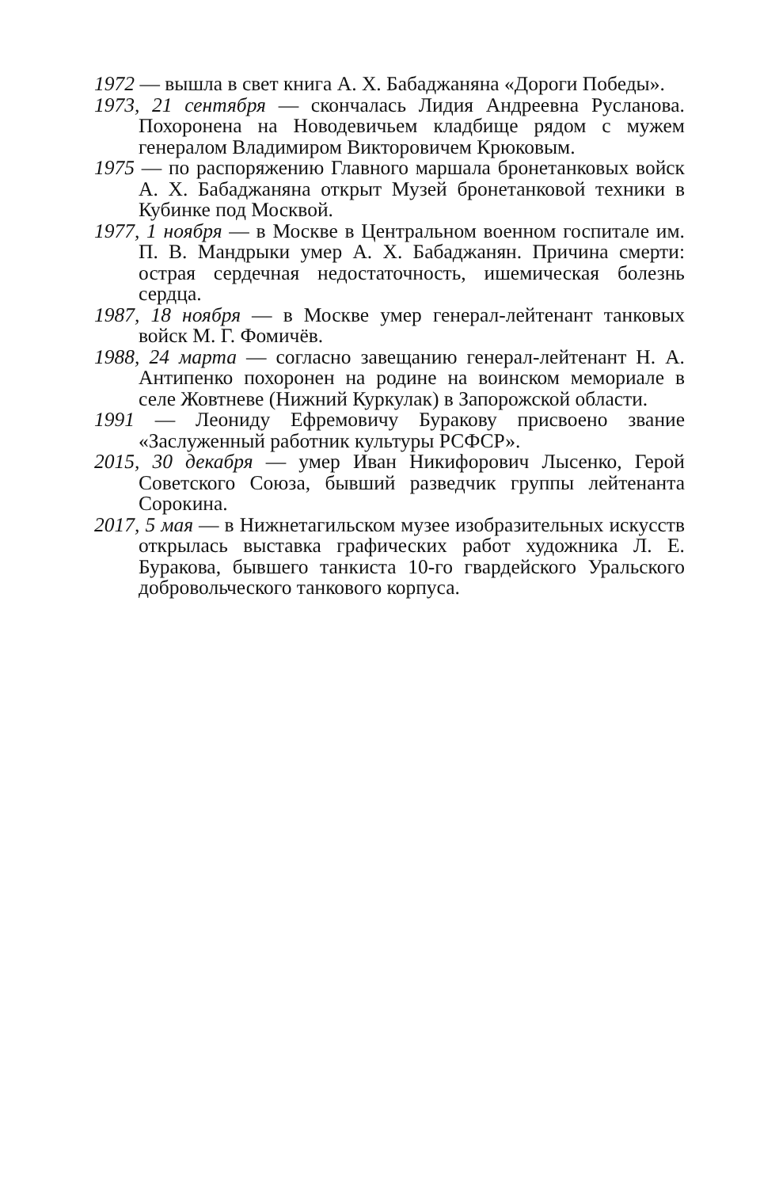1972 — вышла в свет книга А. Х. Бабаджаняна «Дороги Победы».
1973, 21 сентября — скончалась Лидия Андреевна Русланова. Похоронена на Новодевичьем кладбище рядом с мужем генералом Владимиром Викторовичем Крюковым.
1975 — по распоряжению Главного маршала бронетанковых войск А. Х. Бабаджаняна открыт Музей бронетанковой техники в Кубинке под Москвой.
1977, 1 ноября — в Москве в Центральном военном госпитале им. П. В. Мандрыки умер А. Х. Бабаджанян. Причина смерти: острая сердечная недостаточность, ишемическая болезнь сердца.
1987, 18 ноября — в Москве умер генерал-лейтенант танковых войск М. Г. Фомичёв.
1988, 24 марта — согласно завещанию генерал-лейтенант Н. А. Антипенко похоронен на родине на воинском мемориале в селе Жовтневе (Нижний Куркулак) в Запорожской области.
1991 — Леониду Ефремовичу Буракову присвоено звание «Заслуженный работник культуры РСФСР».
2015, 30 декабря — умер Иван Никифорович Лысенко, Герой Советского Союза, бывший разведчик группы лейтенанта Сорокина.
2017, 5 мая — в Нижнетагильском музее изобразительных искусств открылась выставка графических работ художника Л. Е. Буракова, бывшего танкиста 10-го гвардейского Уральского добровольческого танкового корпуса.